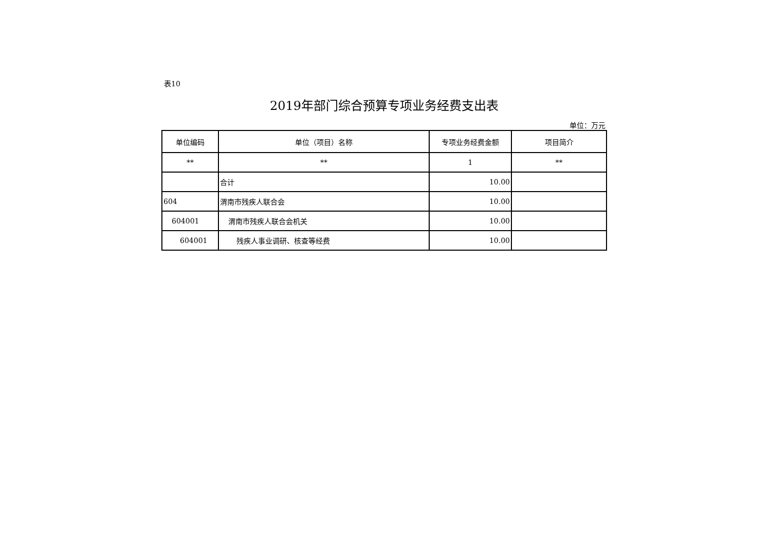表10
2019年部门综合预算专项业务经费支出表
单位：万元
| 单位编码 | 单位（项目）名称 | 专项业务经费金额 | 项目简介 |
| --- | --- | --- | --- |
| ** | ** | 1 | ** |
| | 合计 | 10.00 | |
| 604 | 渭南市残疾人联合会 | 10.00 | |
| 604001 | 渭南市残疾人联合会机关 | 10.00 | |
| 604001 | 残疾人事业调研、核查等经费 | 10.00 | |